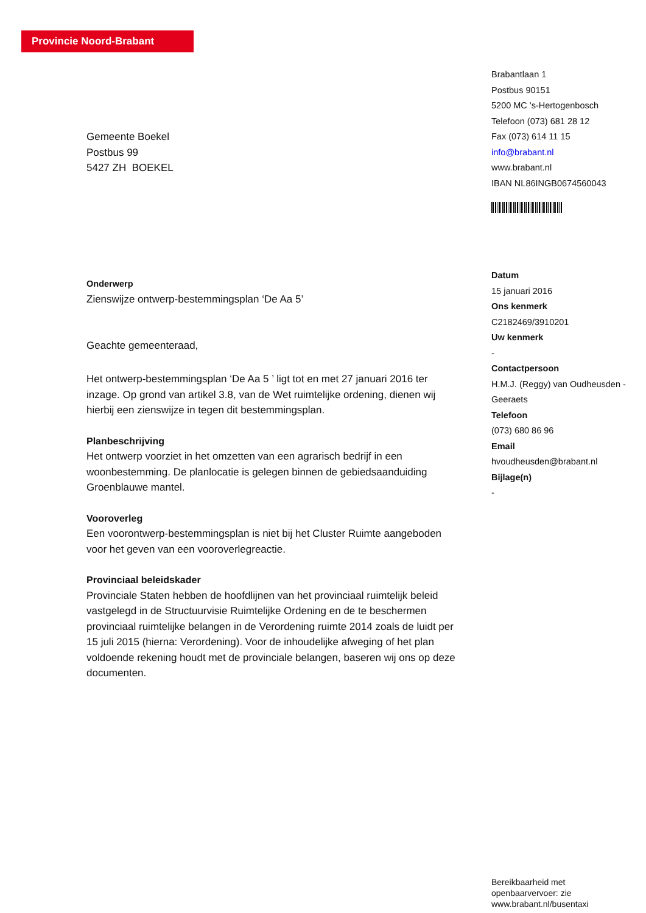Provincie Noord-Brabant
Brabantlaan 1
Postbus 90151
5200 MC 's-Hertogenbosch
Telefoon (073) 681 28 12
Fax (073) 614 11 15
info@brabant.nl
www.brabant.nl
IBAN NL86INGB0674560043
Datum
15 januari 2016
Ons kenmerk
C2182469/3910201
Uw kenmerk
-
Contactpersoon
H.M.J. (Reggy) van Oudheusden - Geeraets
Telefoon
(073) 680 86 96
Email
hvoudheusden@brabant.nl
Bijlage(n)
-
Gemeente Boekel
Postbus 99
5427 ZH BOEKEL
Onderwerp
Zienswijze ontwerp-bestemmingsplan ‘De Aa 5’
Geachte gemeenteraad,
Het ontwerp-bestemmingsplan ‘De Aa 5 ’ ligt tot en met 27 januari 2016 ter inzage. Op grond van artikel 3.8, van de Wet ruimtelijke ordening, dienen wij hierbij een zienswijze in tegen dit bestemmingsplan.
Planbeschrijving
Het ontwerp voorziet in het omzetten van een agrarisch bedrijf in een woonbestemming. De planlocatie is gelegen binnen de gebiedsaanduiding Groenblauwe mantel.
Vooroverleg
Een voorontwerp-bestemmingsplan is niet bij het Cluster Ruimte aangeboden voor het geven van een vooroverlegreactie.
Provinciaal beleidskader
Provinciale Staten hebben de hoofdlijnen van het provinciaal ruimtelijk beleid vastgelegd in de Structuurvisie Ruimtelijke Ordening en de te beschermen provinciaal ruimtelijke belangen in de Verordening ruimte 2014 zoals de luidt per 15 juli 2015 (hierna: Verordening). Voor de inhoudelijke afweging of het plan voldoende rekening houdt met de provinciale belangen, baseren wij ons op deze documenten.
Bereikbaarheid met
openbaarvervoer: zie
www.brabant.nl/busentaxi